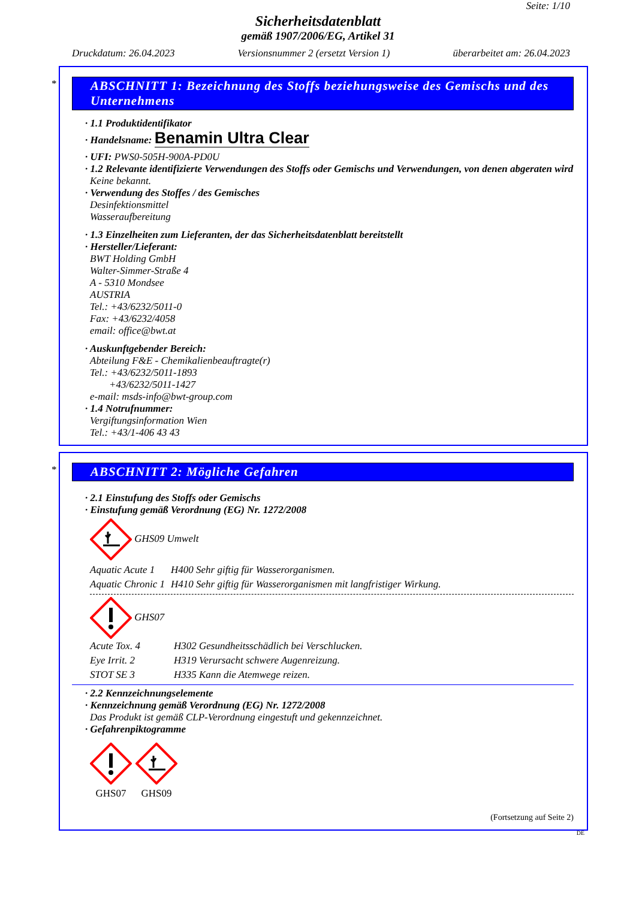Seite: 1/10
Sicherheitsdatenblatt
gemäß 1907/2006/EG, Artikel 31
Druckdatum: 26.04.2023 Versionsnummer 2 (ersetzt Version 1) überarbeitet am: 26.04.2023
*
ABSCHNITT 1: Bezeichnung des Stoffs beziehungsweise des Gemischs und des Unternehmens
· 1.1 Produktidentifikator
· Handelsname: Benamin Ultra Clear
· UFI: PWS0-505H-900A-PD0U
· 1.2 Relevante identifizierte Verwendungen des Stoffs oder Gemischs und Verwendungen, von denen abgeraten wird
Keine bekannt.
· Verwendung des Stoffes / des Gemisches
Desinfektionsmittel
Wasseraufbereitung
· 1.3 Einzelheiten zum Lieferanten, der das Sicherheitsdatenblatt bereitstellt
· Hersteller/Lieferant:
BWT Holding GmbH
Walter-Simmer-Straße 4
A - 5310 Mondsee
AUSTRIA
Tel.: +43/6232/5011-0
Fax: +43/6232/4058
email: office@bwt.at
· Auskunftgebender Bereich:
Abteilung F&E - Chemikalienbeauftragte(r)
Tel.: +43/6232/5011-1893
+43/6232/5011-1427
e-mail: msds-info@bwt-group.com
· 1.4 Notrufnummer:
Vergiftungsinformation Wien
Tel.: +43/1-406 43 43
*
ABSCHNITT 2: Mögliche Gefahren
· 2.1 Einstufung des Stoffs oder Gemischs
· Einstufung gemäß Verordnung (EG) Nr. 1272/2008
GHS09 Umwelt
| Aquatic Acute 1 | H400 Sehr giftig für Wasserorganismen. |
| Aquatic Chronic 1 | H410 Sehr giftig für Wasserorganismen mit langfristiger Wirkung. |
GHS07
| Acute Tox. 4 | H302 Gesundheitsschädlich bei Verschlucken. |
| Eye Irrit. 2 | H319 Verursacht schwere Augenreizung. |
| STOT SE 3 | H335 Kann die Atemwege reizen. |
· 2.2 Kennzeichnungselemente
· Kennzeichnung gemäß Verordnung (EG) Nr. 1272/2008
Das Produkt ist gemäß CLP-Verordnung eingestuft und gekennzeichnet.
· Gefahrenpiktogramme
GHS07
GHS09
(Fortsetzung auf Seite 2)
DE